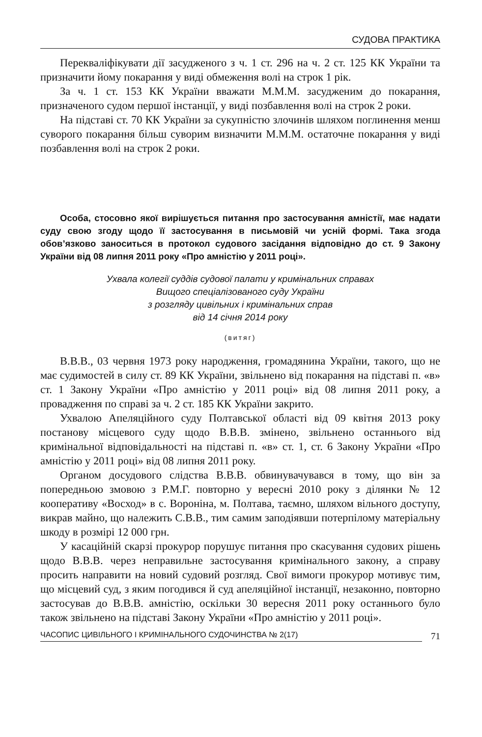СУДОВА ПРАКТИКА
Перекваліфікувати дії засудженого з ч. 1 ст. 296 на ч. 2 ст. 125 КК України та призначити йому покарання у виді обмеження волі на строк 1 рік.
За ч. 1 ст. 153 КК України вважати М.М.М. засудженим до покарання, призначеного судом першої інстанції, у виді позбавлення волі на строк 2 роки.
На підставі ст. 70 КК України за сукупністю злочинів шляхом поглинення менш суворого покарання більш суворим визначити М.М.М. остаточне покарання у виді позбавлення волі на строк 2 роки.
Особа, стосовно якої вирішується питання про застосування амністії, має надати суду свою згоду щодо її застосування в письмовій чи усній формі. Така згода обов’язково заноситься в протокол судового засідання відповідно до ст. 9 Закону України від 08 липня 2011 року «Про амністію у 2011 році».
Ухвала колегії суддів судової палати у кримінальних справах
Вищого спеціалізованого суду України
з розгляду цивільних і кримінальних справ
від 14 січня 2014 року
(витяг)
В.В.В., 03 червня 1973 року народження, громадянина України, такого, що не має судимостей в силу ст. 89 КК України, звільнено від покарання на підставі п. «в» ст. 1 Закону України «Про амністію у 2011 році» від 08 липня 2011 року, а провадження по справі за ч. 2 ст. 185 КК України закрито.
Ухвалою Апеляційного суду Полтавської області від 09 квітня 2013 року постанову місцевого суду щодо В.В.В. змінено, звільнено останнього від кримінальної відповідальності на підставі п. «в» ст. 1, ст. 6 Закону України «Про амністію у 2011 році» від 08 липня 2011 року.
Органом досудового слідства В.В.В. обвинувачувався в тому, що він за попередньою змовою з Р.М.Г. повторно у вересні 2010 року з ділянки № 12 кооперативу «Восход» в с. Вороніна, м. Полтава, таємно, шляхом вільного доступу, викрав майно, що належить С.В.В., тим самим заподіявши потерпілому матеріальну шкоду в розмірі 12 000 грн.
У касаційній скарзі прокурор порушує питання про скасування судових рішень щодо В.В.В. через неправильне застосування кримінального закону, а справу просить направити на новий судовий розгляд. Свої вимоги прокурор мотивує тим, що місцевий суд, з яким погодився й суд апеляційної інстанції, незаконно, повторно застосував до В.В.В. амністію, оскільки 30 вересня 2011 року останнього було також звільнено на підставі Закону України «Про амністію у 2011 році».
ЧАСОПИС ЦИВІЛЬНОГО І КРИМІНАЛЬНОГО СУДОЧИНСТВА № 2(17) 71